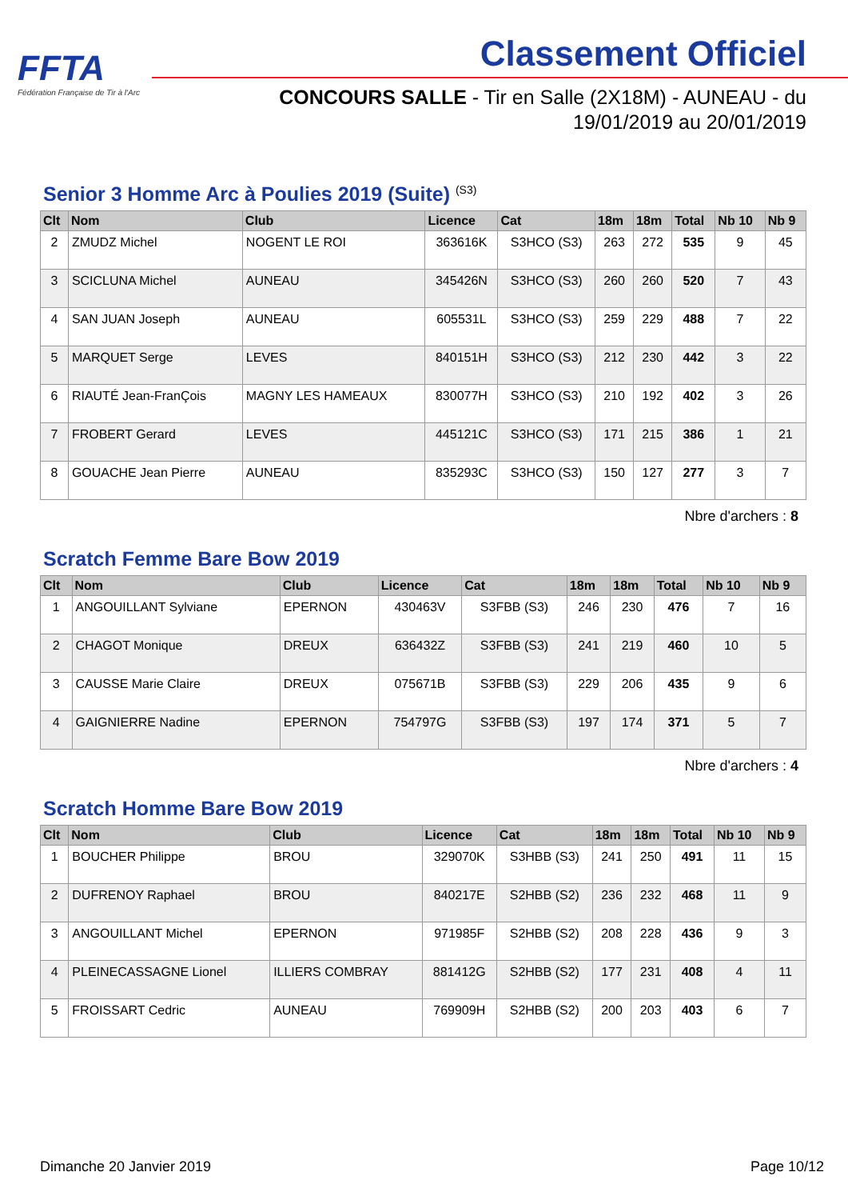FFTA
Fédération Française de Tir à l'Arc
Classement Officiel
CONCOURS SALLE - Tir en Salle (2X18M) - AUNEAU - du
19/01/2019 au 20/01/2019
Senior 3 Homme Arc à Poulies 2019 (Suite) <sup>(S3)</sup>
| Clt | Nom | Club | Licence | Cat | 18m | 18m | Total | Nb 10 | Nb 9 |
| --- | --- | --- | --- | --- | --- | --- | --- | --- | --- |
| 2 | ZMUDZ Michel | NOGENT LE ROI | 363616K | S3HCO (S3) | 263 | 272 | 535 | 9 | 45 |
| 3 | SCICLUNA Michel | AUNEAU | 345426N | S3HCO (S3) | 260 | 260 | 520 | 7 | 43 |
| 4 | SAN JUAN Joseph | AUNEAU | 605531L | S3HCO (S3) | 259 | 229 | 488 | 7 | 22 |
| 5 | MARQUET Serge | LEVES | 840151H | S3HCO (S3) | 212 | 230 | 442 | 3 | 22 |
| 6 | RIAUTÉ Jean-FranÇois | MAGNY LES HAMEAUX | 830077H | S3HCO (S3) | 210 | 192 | 402 | 3 | 26 |
| 7 | FROBERT Gerard | LEVES | 445121C | S3HCO (S3) | 171 | 215 | 386 | 1 | 21 |
| 8 | GOUACHE Jean Pierre | AUNEAU | 835293C | S3HCO (S3) | 150 | 127 | 277 | 3 | 7 |
Nbre d'archers : 8
Scratch Femme Bare Bow 2019
| Clt | Nom | Club | Licence | Cat | 18m | 18m | Total | Nb 10 | Nb 9 |
| --- | --- | --- | --- | --- | --- | --- | --- | --- | --- |
| 1 | ANGOUILLANT Sylviane | EPERNON | 430463V | S3FBB (S3) | 246 | 230 | 476 | 7 | 16 |
| 2 | CHAGOT Monique | DREUX | 636432Z | S3FBB (S3) | 241 | 219 | 460 | 10 | 5 |
| 3 | CAUSSE Marie Claire | DREUX | 075671B | S3FBB (S3) | 229 | 206 | 435 | 9 | 6 |
| 4 | GAIGNIERRE Nadine | EPERNON | 754797G | S3FBB (S3) | 197 | 174 | 371 | 5 | 7 |
Nbre d'archers : 4
Scratch Homme Bare Bow 2019
| Clt | Nom | Club | Licence | Cat | 18m | 18m | Total | Nb 10 | Nb 9 |
| --- | --- | --- | --- | --- | --- | --- | --- | --- | --- |
| 1 | BOUCHER Philippe | BROU | 329070K | S3HBB (S3) | 241 | 250 | 491 | 11 | 15 |
| 2 | DUFRENOY Raphael | BROU | 840217E | S2HBB (S2) | 236 | 232 | 468 | 11 | 9 |
| 3 | ANGOUILLANT Michel | EPERNON | 971985F | S2HBB (S2) | 208 | 228 | 436 | 9 | 3 |
| 4 | PLEINECASSAGNE Lionel | ILLIERS COMBRAY | 881412G | S2HBB (S2) | 177 | 231 | 408 | 4 | 11 |
| 5 | FROISSART Cedric | AUNEAU | 769909H | S2HBB (S2) | 200 | 203 | 403 | 6 | 7 |
Dimanche 20 Janvier 2019 Page 10/12